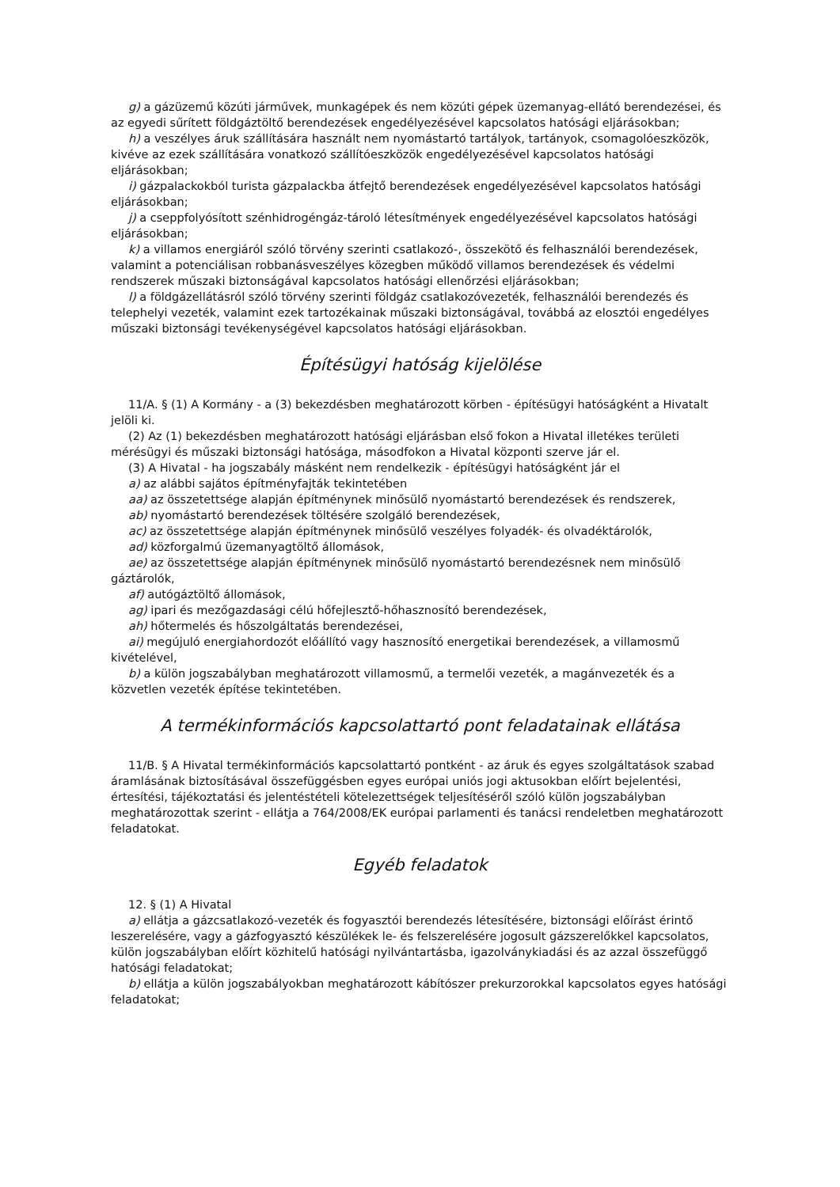g) a gázüzemű közúti járművek, munkagépek és nem közúti gépek üzemanyag-ellátó berendezései, és az egyedi sűrített földgáztöltő berendezések engedélyezésével kapcsolatos hatósági eljárásokban;
h) a veszélyes áruk szállítására használt nem nyomástartó tartályok, tartányok, csomagolóeszközök, kivéve az ezek szállítására vonatkozó szállítóeszközök engedélyezésével kapcsolatos hatósági eljárásokban;
i) gázpalackokból turista gázpalackba átfejtő berendezések engedélyezésével kapcsolatos hatósági eljárásokban;
j) a cseppfolyósított szénhidrogéngáz-tároló létesítmények engedélyezésével kapcsolatos hatósági eljárásokban;
k) a villamos energiáról szóló törvény szerinti csatlakozó-, összekötő és felhasználói berendezések, valamint a potenciálisan robbanásveszélyes közegben működő villamos berendezések és védelmi rendszerek műszaki biztonságával kapcsolatos hatósági ellenőrzési eljárásokban;
l) a földgázellátásról szóló törvény szerinti földgáz csatlakozóvezeték, felhasználói berendezés és telephelyi vezeték, valamint ezek tartozékainak műszaki biztonságával, továbbá az elosztói engedélyes műszaki biztonsági tevékenységével kapcsolatos hatósági eljárásokban.
Építésügyi hatóság kijelölése
11/A. § (1) A Kormány - a (3) bekezdésben meghatározott körben - építésügyi hatóságként a Hivatalt jelöli ki.
(2) Az (1) bekezdésben meghatározott hatósági eljárásban első fokon a Hivatal illetékes területi mérésügyi és műszaki biztonsági hatósága, másodfokon a Hivatal központi szerve jár el.
(3) A Hivatal - ha jogszabály másként nem rendelkezik - építésügyi hatóságként jár el
a) az alábbi sajátos építményfajták tekintetében
aa) az összetettsége alapján építménynek minősülő nyomástartó berendezések és rendszerek,
ab) nyomástartó berendezések töltésére szolgáló berendezések,
ac) az összetettsége alapján építménynek minősülő veszélyes folyadék- és olvadéktárolók,
ad) közforgalmú üzemanyagtöltő állomások,
ae) az összetettsége alapján építménynek minősülő nyomástartó berendezésnek nem minősülő gáztárolók,
af) autógáztöltő állomások,
ag) ipari és mezőgazdasági célú hőfejlesztő-hőhasznosító berendezések,
ah) hőtermelés és hőszolgáltatás berendezései,
ai) megújuló energiahordozót előállító vagy hasznosító energetikai berendezések, a villamosmű kivételével,
b) a külön jogszabályban meghatározott villamosmű, a termelői vezeték, a magánvezeték és a közvetlen vezeték építése tekintetében.
A termékinformációs kapcsolattartó pont feladatainak ellátása
11/B. § A Hivatal termékinformációs kapcsolattartó pontként - az áruk és egyes szolgáltatások szabad áramlásának biztosításával összefüggésben egyes európai uniós jogi aktusokban előírt bejelentési, értesítési, tájékoztatási és jelentéstételi kötelezettségek teljesítéséről szóló külön jogszabályban meghatározottak szerint - ellátja a 764/2008/EK európai parlamenti és tanácsi rendeletben meghatározott feladatokat.
Egyéb feladatok
12. § (1) A Hivatal
a) ellátja a gázcsatlakozó-vezeték és fogyasztói berendezés létesítésére, biztonsági előírást érintő leszerelésére, vagy a gázfogyasztó készülékek le- és felszerelésére jogosult gázszerelőkkel kapcsolatos, külön jogszabályban előírt közhitelű hatósági nyilvántartásba, igazolványkiadási és az azzal összefüggő hatósági feladatokat;
b) ellátja a külön jogszabályokban meghatározott kábítószer prekurzorokkal kapcsolatos egyes hatósági feladatokat;